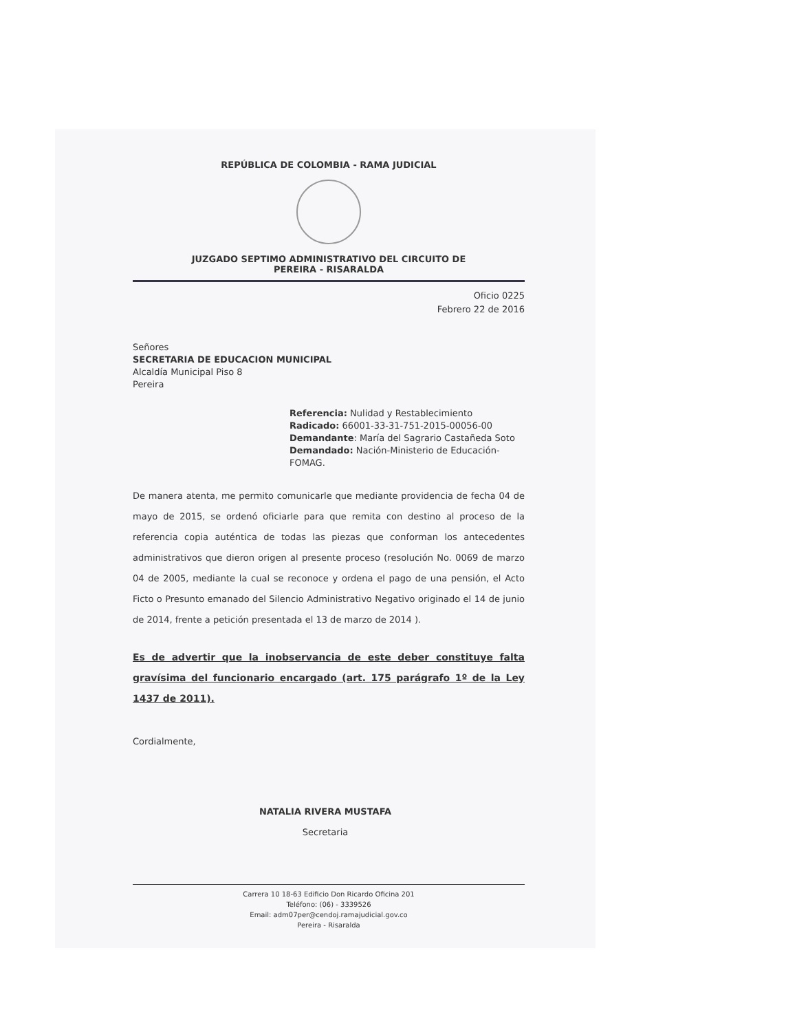REPÚBLICA DE COLOMBIA - RAMA JUDICIAL
JUZGADO SEPTIMO ADMINISTRATIVO DEL CIRCUITO DE
PEREIRA - RISARALDA
Oficio 0225
Febrero 22 de 2016
Señores
SECRETARIA DE EDUCACION MUNICIPAL
Alcaldía Municipal Piso 8
Pereira
Referencia: Nulidad y Restablecimiento
Radicado: 66001-33-31-751-2015-00056-00
Demandante: María del Sagrario Castañeda Soto
Demandado: Nación-Ministerio de Educación-FOMAG.
De manera atenta, me permito comunicarle que mediante providencia de fecha 04 de mayo de 2015, se ordenó oficiarle para que remita con destino al proceso de la referencia copia auténtica de todas las piezas que conforman los antecedentes administrativos que dieron origen al presente proceso (resolución No. 0069 de marzo 04 de 2005, mediante la cual se reconoce y ordena el pago de una pensión, el Acto Ficto o Presunto emanado del Silencio Administrativo Negativo originado el 14 de junio de 2014, frente a petición presentada el 13 de marzo de 2014 ).
Es de advertir que la inobservancia de este deber constituye falta gravísima del funcionario encargado (art. 175 parágrafo 1º de la Ley 1437 de 2011).
Cordialmente,
NATALIA RIVERA MUSTAFA
Secretaria
Carrera 10 18-63 Edificio Don Ricardo Oficina 201
Teléfono: (06) - 3339526
Email: adm07per@cendoj.ramajudicial.gov.co
Pereira - Risaralda